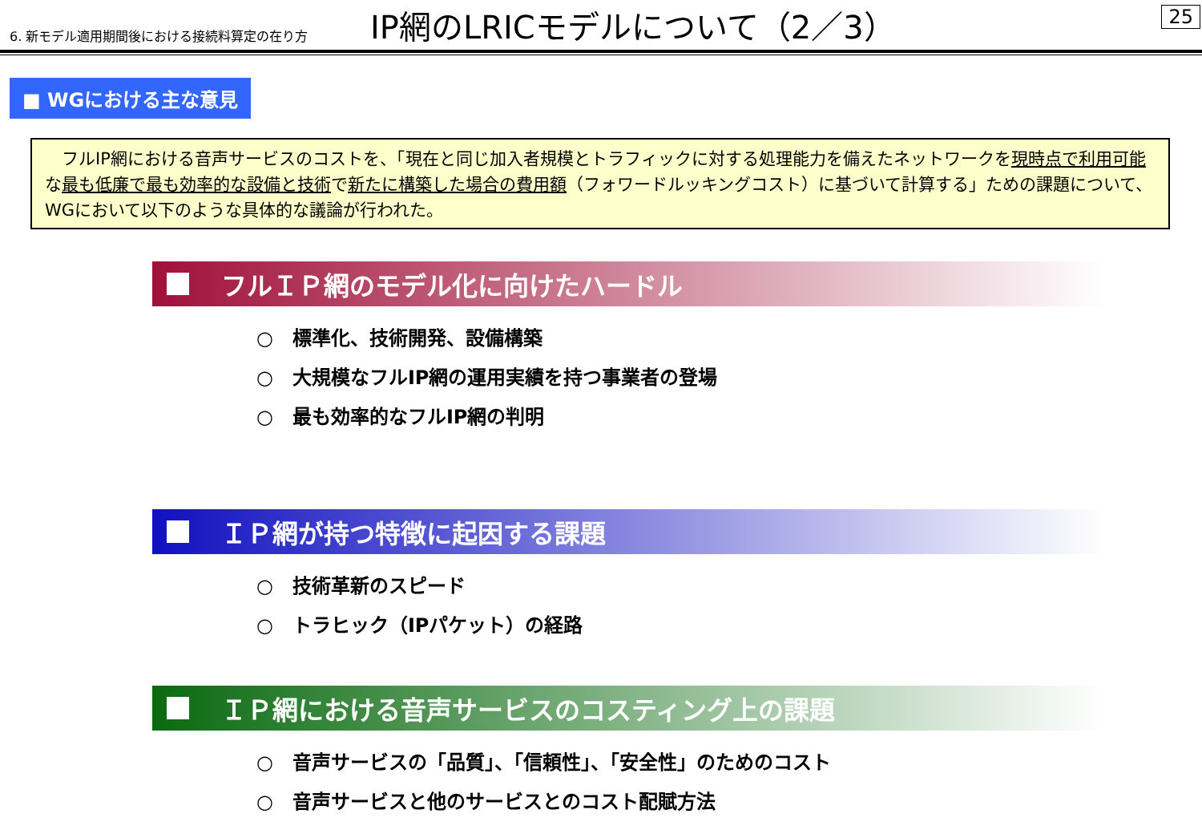6. 新モデル適用期間後における接続料算定の在り方
IP網のLRICモデルについて（2／3）
25
■ WGにおける主な意見
　フルIP網における音声サービスのコストを、「現在と同じ加入者規模とトラフィックに対する処理能力を備えたネットワークを現時点で利用可能な最も低廉で最も効率的な設備と技術で新たに構築した場合の費用額（フォワードルッキングコスト）に基づいて計算する」ための課題について、WGにおいて以下のような具体的な議論が行われた。
フルＩＰ網のモデル化に向けたハードル
○　標準化、技術開発、設備構築
○　大規模なフルIP網の運用実績を持つ事業者の登場
○　最も効率的なフルIP網の判明
ＩＰ網が持つ特徴に起因する課題
○　技術革新のスピード
○　トラヒック（IPパケット）の経路
ＩＰ網における音声サービスのコスティング上の課題
○　音声サービスの「品質」、「信頼性」、「安全性」のためのコスト
○　音声サービスと他のサービスとのコスト配賦方法